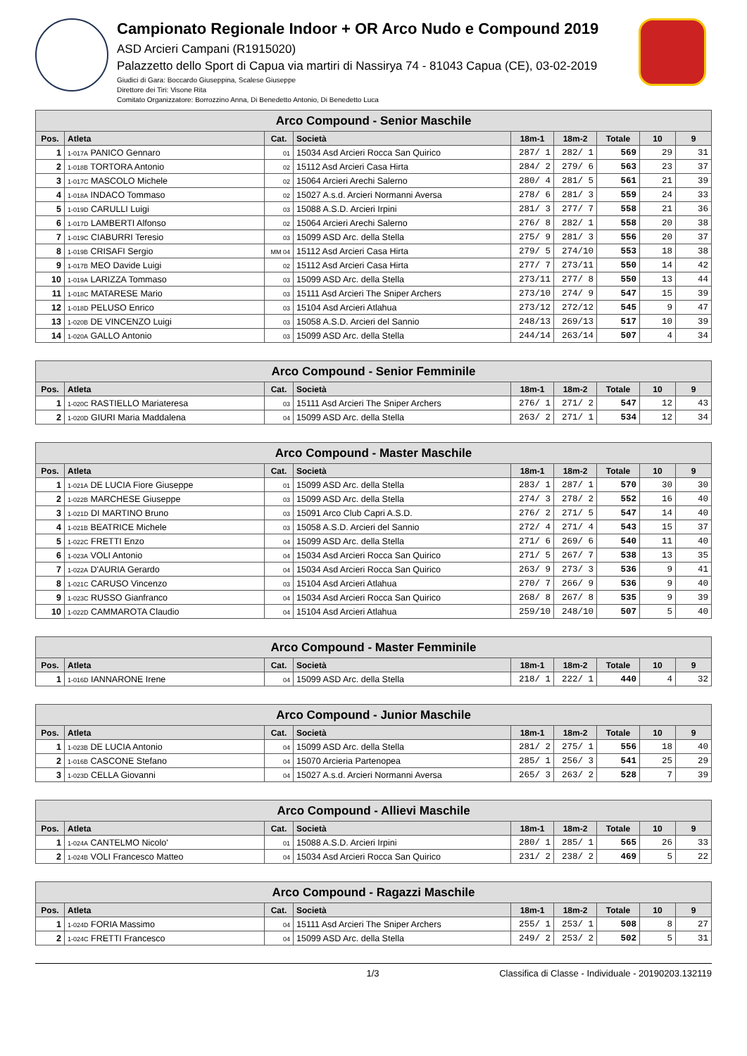Campionato Regionale Indoor + OR Arco Nudo e Compound 2019
ASD Arcieri Campani (R1915020)
Palazzetto dello Sport di Capua via martiri di Nassirya 74 - 81043 Capua (CE), 03-02-2019
Giudici di Gara: Boccardo Giuseppina, Scalese Giuseppe
Direttore dei Tiri: Visone Rita
Comitato Organizzatore: Borrozzino Anna, Di Benedetto Antonio, Di Benedetto Luca
| Arco Compound - Senior Maschile | | | | | | | | |
| --- | --- | --- | --- | --- | --- | --- | --- | --- |
| Pos. | Atleta | Cat. | Società | 18m-1 | 18m-2 | Totale | 10 | 9 |
| 1 | 1-017A PANICO Gennaro | 01 | 15034 Asd Arcieri Rocca San Quirico | 287/ 1 | 282/ 1 | 569 | 29 | 31 |
| 2 | 1-018B TORTORA Antonio | 02 | 15112 Asd Arcieri Casa Hirta | 284/ 2 | 279/ 6 | 563 | 23 | 37 |
| 3 | 1-017C MASCOLO Michele | 02 | 15064 Arcieri Arechi Salerno | 280/ 4 | 281/ 5 | 561 | 21 | 39 |
| 4 | 1-018A INDACO Tommaso | 02 | 15027 A.s.d. Arcieri Normanni Aversa | 278/ 6 | 281/ 3 | 559 | 24 | 33 |
| 5 | 1-019D CARULLI Luigi | 03 | 15088 A.S.D. Arcieri Irpini | 281/ 3 | 277/ 7 | 558 | 21 | 36 |
| 6 | 1-017D LAMBERTI Alfonso | 02 | 15064 Arcieri Arechi Salerno | 276/ 8 | 282/ 1 | 558 | 20 | 38 |
| 7 | 1-019C CIABURRI Teresio | 03 | 15099 ASD Arc. della Stella | 275/ 9 | 281/ 3 | 556 | 20 | 37 |
| 8 | 1-019B CRISAFI Sergio | MM 04 | 15112 Asd Arcieri Casa Hirta | 279/ 5 | 274/10 | 553 | 18 | 38 |
| 9 | 1-017B MEO Davide Luigi | 02 | 15112 Asd Arcieri Casa Hirta | 277/ 7 | 273/11 | 550 | 14 | 42 |
| 10 | 1-019A LARIZZA Tommaso | 03 | 15099 ASD Arc. della Stella | 273/11 | 277/ 8 | 550 | 13 | 44 |
| 11 | 1-018C MATARESE Mario | 03 | 15111 Asd Arcieri The Sniper Archers | 273/10 | 274/ 9 | 547 | 15 | 39 |
| 12 | 1-018D PELUSO Enrico | 03 | 15104 Asd Arcieri Atlahua | 273/12 | 272/12 | 545 | 9 | 47 |
| 13 | 1-020B DE VINCENZO Luigi | 03 | 15058 A.S.D. Arcieri del Sannio | 248/13 | 269/13 | 517 | 10 | 39 |
| 14 | 1-020A GALLO Antonio | 03 | 15099 ASD Arc. della Stella | 244/14 | 263/14 | 507 | 4 | 34 |
| Arco Compound - Senior Femminile | | | | | | | | |
| --- | --- | --- | --- | --- | --- | --- | --- | --- |
| Pos. | Atleta | Cat. | Società | 18m-1 | 18m-2 | Totale | 10 | 9 |
| 1 | 1-020C RASTIELLO Mariateresa | 03 | 15111 Asd Arcieri The Sniper Archers | 276/ 1 | 271/ 2 | 547 | 12 | 43 |
| 2 | 1-020D GIURI Maria Maddalena | 04 | 15099 ASD Arc. della Stella | 263/ 2 | 271/ 1 | 534 | 12 | 34 |
| Arco Compound - Master Maschile | | | | | | | | |
| --- | --- | --- | --- | --- | --- | --- | --- | --- |
| Pos. | Atleta | Cat. | Società | 18m-1 | 18m-2 | Totale | 10 | 9 |
| 1 | 1-021A DE LUCIA Fiore Giuseppe | 01 | 15099 ASD Arc. della Stella | 283/ 1 | 287/ 1 | 570 | 30 | 30 |
| 2 | 1-022B MARCHESE Giuseppe | 03 | 15099 ASD Arc. della Stella | 274/ 3 | 278/ 2 | 552 | 16 | 40 |
| 3 | 1-021D DI MARTINO Bruno | 03 | 15091 Arco Club Capri A.S.D. | 276/ 2 | 271/ 5 | 547 | 14 | 40 |
| 4 | 1-021B BEATRICE Michele | 03 | 15058 A.S.D. Arcieri del Sannio | 272/ 4 | 271/ 4 | 543 | 15 | 37 |
| 5 | 1-022C FRETTI Enzo | 04 | 15099 ASD Arc. della Stella | 271/ 6 | 269/ 6 | 540 | 11 | 40 |
| 6 | 1-023A VOLI Antonio | 04 | 15034 Asd Arcieri Rocca San Quirico | 271/ 5 | 267/ 7 | 538 | 13 | 35 |
| 7 | 1-022A D'AURIA Gerardo | 04 | 15034 Asd Arcieri Rocca San Quirico | 263/ 9 | 273/ 3 | 536 | 9 | 41 |
| 8 | 1-021C CARUSO Vincenzo | 03 | 15104 Asd Arcieri Atlahua | 270/ 7 | 266/ 9 | 536 | 9 | 40 |
| 9 | 1-023C RUSSO Gianfranco | 04 | 15034 Asd Arcieri Rocca San Quirico | 268/ 8 | 267/ 8 | 535 | 9 | 39 |
| 10 | 1-022D CAMMAROTA Claudio | 04 | 15104 Asd Arcieri Atlahua | 259/10 | 248/10 | 507 | 5 | 40 |
| Arco Compound - Master Femminile | | | | | | | | |
| --- | --- | --- | --- | --- | --- | --- | --- | --- |
| Pos. | Atleta | Cat. | Società | 18m-1 | 18m-2 | Totale | 10 | 9 |
| 1 | 1-016D IANNARONE Irene | 04 | 15099 ASD Arc. della Stella | 218/ 1 | 222/ 1 | 440 | 4 | 32 |
| Arco Compound - Junior Maschile | | | | | | | | |
| --- | --- | --- | --- | --- | --- | --- | --- | --- |
| Pos. | Atleta | Cat. | Società | 18m-1 | 18m-2 | Totale | 10 | 9 |
| 1 | 1-023B DE LUCIA Antonio | 04 | 15099 ASD Arc. della Stella | 281/ 2 | 275/ 1 | 556 | 18 | 40 |
| 2 | 1-016B CASCONE Stefano | 04 | 15070 Arcieria Partenopea | 285/ 1 | 256/ 3 | 541 | 25 | 29 |
| 3 | 1-023D CELLA Giovanni | 04 | 15027 A.s.d. Arcieri Normanni Aversa | 265/ 3 | 263/ 2 | 528 | 7 | 39 |
| Arco Compound - Allievi Maschile | | | | | | | | |
| --- | --- | --- | --- | --- | --- | --- | --- | --- |
| Pos. | Atleta | Cat. | Società | 18m-1 | 18m-2 | Totale | 10 | 9 |
| 1 | 1-024A CANTELMO Nicolo' | 01 | 15088 A.S.D. Arcieri Irpini | 280/ 1 | 285/ 1 | 565 | 26 | 33 |
| 2 | 1-024B VOLI Francesco Matteo | 04 | 15034 Asd Arcieri Rocca San Quirico | 231/ 2 | 238/ 2 | 469 | 5 | 22 |
| Arco Compound - Ragazzi Maschile | | | | | | | | |
| --- | --- | --- | --- | --- | --- | --- | --- | --- |
| Pos. | Atleta | Cat. | Società | 18m-1 | 18m-2 | Totale | 10 | 9 |
| 1 | 1-024D FORIA Massimo | 04 | 15111 Asd Arcieri The Sniper Archers | 255/ 1 | 253/ 1 | 508 | 8 | 27 |
| 2 | 1-024C FRETTI Francesco | 04 | 15099 ASD Arc. della Stella | 249/ 2 | 253/ 2 | 502 | 5 | 31 |
1/3 Classifica di Classe - Individuale - 20190203.132119